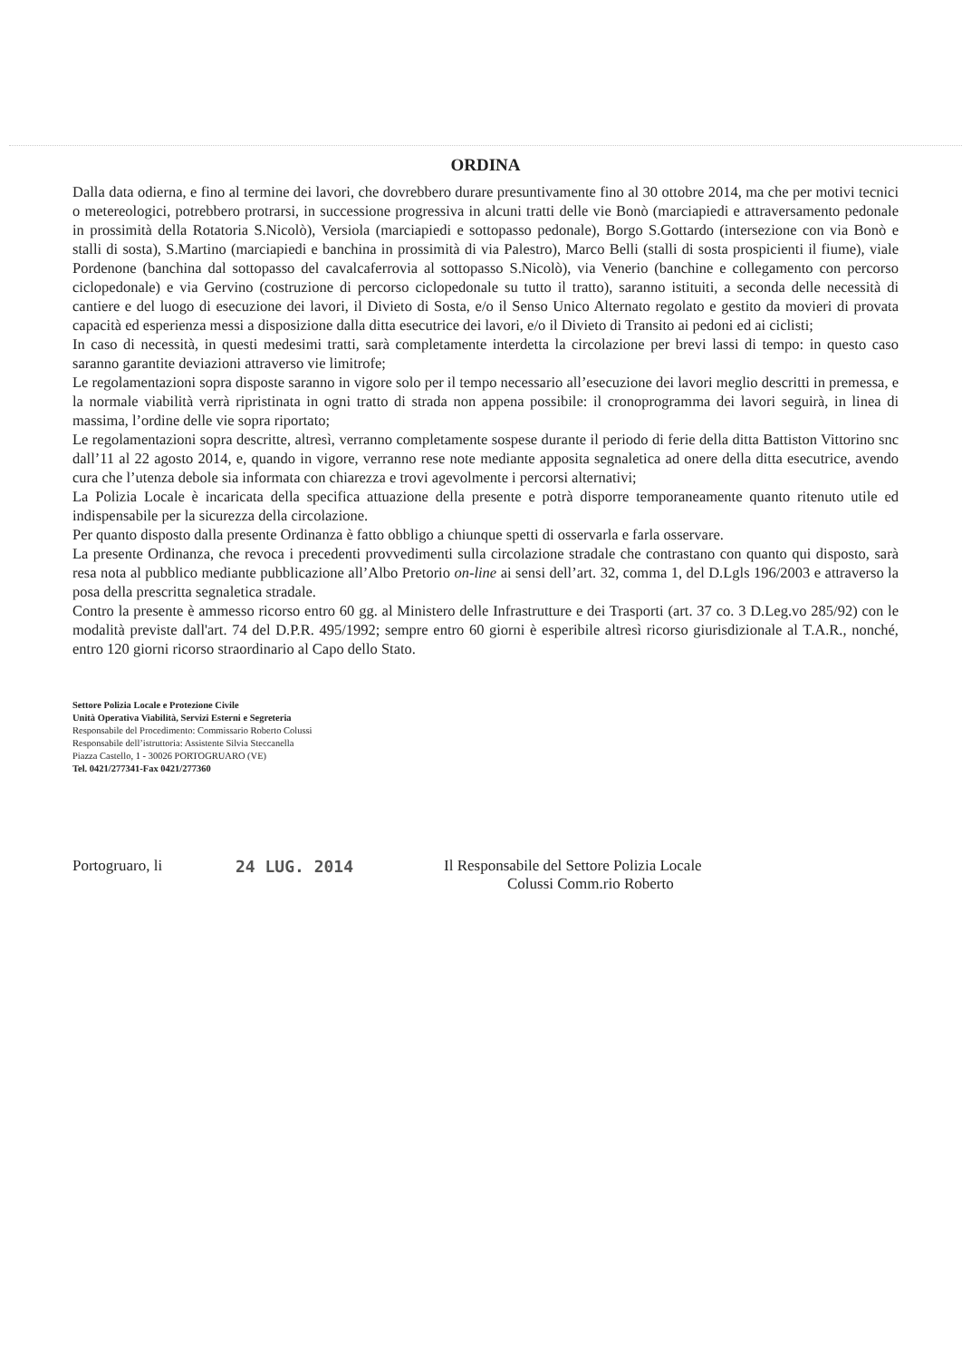ORDINA
Dalla data odierna, e fino al termine dei lavori, che dovrebbero durare presuntivamente fino al 30 ottobre 2014, ma che per motivi tecnici o metereologici, potrebbero protrarsi, in successione progressiva in alcuni tratti delle vie Bonò (marciapiedi e attraversamento pedonale in prossimità della Rotatoria S.Nicolò), Versiola (marciapiedi e sottopasso pedonale), Borgo S.Gottardo (intersezione con via Bonò e stalli di sosta), S.Martino (marciapiedi e banchina in prossimità di via Palestro), Marco Belli (stalli di sosta prospicienti il fiume), viale Pordenone (banchina dal sottopasso del cavalcaferrovia al sottopasso S.Nicolò), via Venerio (banchine e collegamento con percorso ciclopedonale) e via Gervino (costruzione di percorso ciclopedonale su tutto il tratto), saranno istituiti, a seconda delle necessità di cantiere e del luogo di esecuzione dei lavori, il Divieto di Sosta, e/o il Senso Unico Alternato regolato e gestito da movieri di provata capacità ed esperienza messi a disposizione dalla ditta esecutrice dei lavori, e/o il Divieto di Transito ai pedoni ed ai ciclisti;
In caso di necessità, in questi medesimi tratti, sarà completamente interdetta la circolazione per brevi lassi di tempo: in questo caso saranno garantite deviazioni attraverso vie limitrofe;
Le regolamentazioni sopra disposte saranno in vigore solo per il tempo necessario all’esecuzione dei lavori meglio descritti in premessa, e la normale viabilità verrà ripristinata in ogni tratto di strada non appena possibile: il cronoprogramma dei lavori seguirà, in linea di massima, l’ordine delle vie sopra riportato;
Le regolamentazioni sopra descritte, altresì, verranno completamente sospese durante il periodo di ferie della ditta Battiston Vittorino snc dall’11 al 22 agosto 2014, e, quando in vigore, verranno rese note mediante apposita segnaletica ad onere della ditta esecutrice, avendo cura che l’utenza debole sia informata con chiarezza e trovi agevolmente i percorsi alternativi;
La Polizia Locale è incaricata della specifica attuazione della presente e potrà disporre temporaneamente quanto ritenuto utile ed indispensabile per la sicurezza della circolazione.
Per quanto disposto dalla presente Ordinanza è fatto obbligo a chiunque spetti di osservarla e farla osservare.
La presente Ordinanza, che revoca i precedenti provvedimenti sulla circolazione stradale che contrastano con quanto qui disposto, sarà resa nota al pubblico mediante pubblicazione all’Albo Pretorio on-line ai sensi dell’art. 32, comma 1, del D.Lgls 196/2003 e attraverso la posa della prescritta segnaletica stradale.
Contro la presente è ammesso ricorso entro 60 gg. al Ministero delle Infrastrutture e dei Trasporti (art. 37 co. 3 D.Leg.vo 285/92) con le modalità previste dall'art. 74 del D.P.R. 495/1992; sempre entro 60 giorni è esperibile altresì ricorso giurisdizionale al T.A.R., nonché, entro 120 giorni ricorso straordinario al Capo dello Stato.
Settore Polizia Locale e Protezione Civile
Unità Operativa Viabilità, Servizi Esterni e Segreteria
Responsabile del Procedimento: Commissario Roberto Colussi
Responsabile dell’istruttoria: Assistente Silvia Steccanella
Piazza Castello, 1 - 30026 PORTOGRUARO (VE)
Tel. 0421/277341-Fax 0421/277360
Portogruaro, li 24 LUG. 2014 Il Responsabile del Settore Polizia Locale
Colussi Comm.rio Roberto